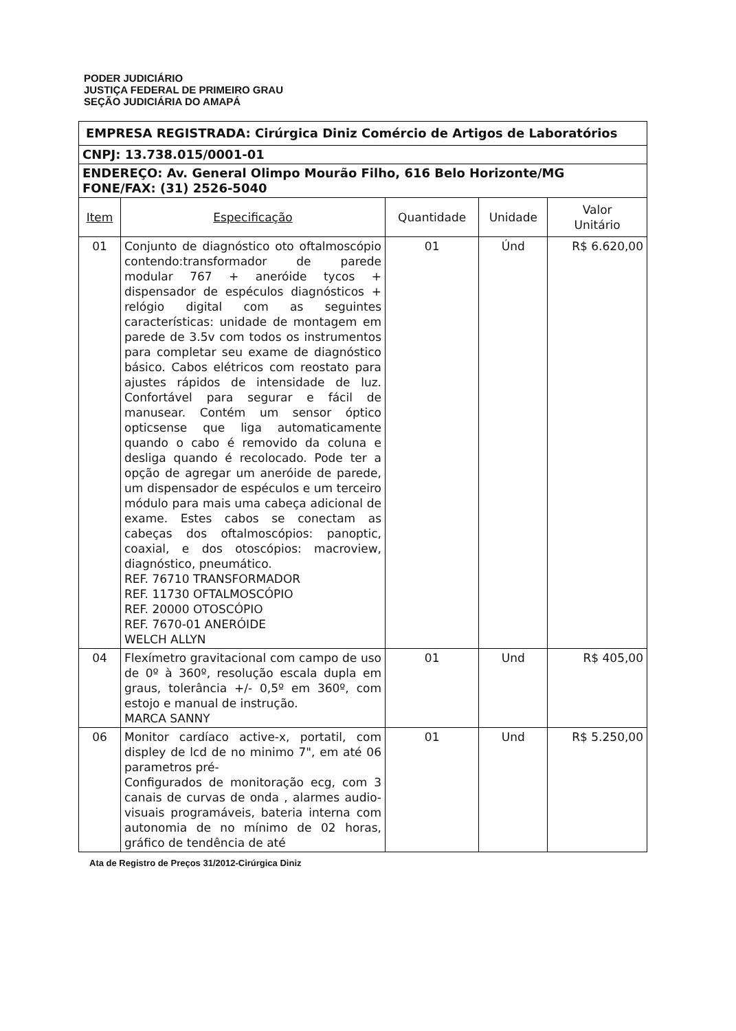PODER JUDICIÁRIO
JUSTIÇA FEDERAL DE PRIMEIRO GRAU
SEÇÃO JUDICIÁRIA DO AMAPÁ
| EMPRESA REGISTRADA: Cirúrgica Diniz Comércio de Artigos de Laboratórios | | | | |
| CNPJ: 13.738.015/0001-01 | | | | |
| ENDEREÇO: Av. General Olimpo Mourão Filho, 616 Belo Horizonte/MG FONE/FAX: (31) 2526-5040 | | | | |
| Item | Especificação | Quantidade | Unidade | Valor Unitário |
| 01 | Conjunto de diagnóstico oto oftalmoscópio contendo:transformador de parede modular 767 + aneróide tycos + dispensador de espéculos diagnósticos + relógio digital com as seguintes características: unidade de montagem em parede de 3.5v com todos os instrumentos para completar seu exame de diagnóstico básico. Cabos elétricos com reostato para ajustes rápidos de intensidade de luz. Confortável para segurar e fácil de manusear. Contém um sensor óptico opticsense que liga automaticamente quando o cabo é removido da coluna e desliga quando é recolocado. Pode ter a opção de agregar um aneróide de parede, um dispensador de espéculos e um terceiro módulo para mais uma cabeça adicional de exame. Estes cabos se conectam as cabeças dos oftalmoscópios: panoptic, coaxial, e dos otoscópios: macroview, diagnóstico, pneumático. REF. 76710 TRANSFORMADOR REF. 11730 OFTALMOSCÓPIO REF. 20000 OTOSCÓPIO REF. 7670-01 ANERÓIDE WELCH ALLYN | 01 | Únd | R$ 6.620,00 |
| 04 | Flexímetro gravitacional com campo de uso de 0º à 360º, resolução escala dupla em graus, tolerância +/- 0,5º em 360º, com estojo e manual de instrução. MARCA SANNY | 01 | Und | R$ 405,00 |
| 06 | Monitor cardíaco active-x, portatil, com displey de lcd de no minimo 7", em até 06 parametros pré- Configurados de monitoração ecg, com 3 canais de curvas de onda , alarmes audio-visuais programáveis, bateria interna com autonomia de no mínimo de 02 horas, gráfico de tendência de até | 01 | Und | R$ 5.250,00 |
Ata de Registro de Preços 31/2012-Cirúrgica Diniz